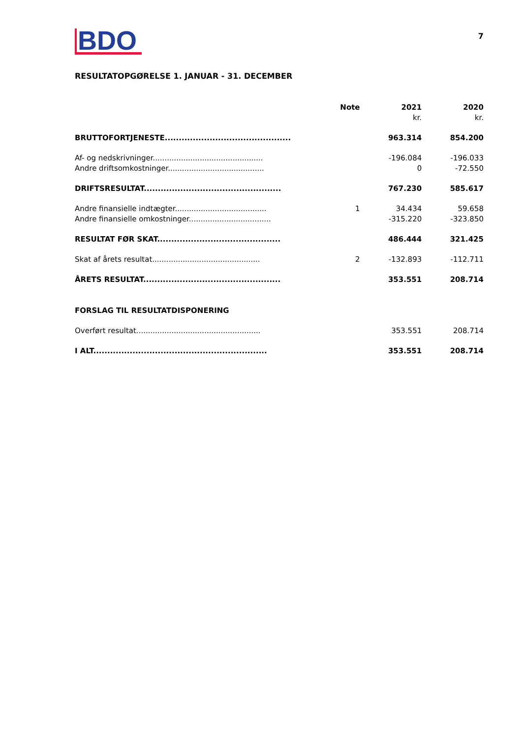BDO
7
RESULTATOPGØRELSE 1. JANUAR - 31. DECEMBER
| | Note | 2021 | 2020 |
| --- | --- | --- | --- |
| | | kr. | kr. |
| BRUTTOFORTJENESTE............................................. | | 963.314 | 854.200 |
| Af- og nedskrivninger............................................... | | -196.084 | -196.033 |
| Andre driftsomkostninger......................................... | | 0 | -72.550 |
| DRIFTSRESULTAT................................................. | | 767.230 | 585.617 |
| Andre finansielle indtægter....................................... | 1 | 34.434 | 59.658 |
| Andre finansielle omkostninger................................... | | -315.220 | -323.850 |
| RESULTAT FØR SKAT............................................ | | 486.444 | 321.425 |
| Skat af årets resultat.............................................. | 2 | -132.893 | -112.711 |
| ÅRETS RESULTAT................................................. | | 353.551 | 208.714 |
| FORSLAG TIL RESULTATDISPONERING | | | |
| Overført resultat..................................................... | | 353.551 | 208.714 |
| I ALT.............................................................. | | 353.551 | 208.714 |